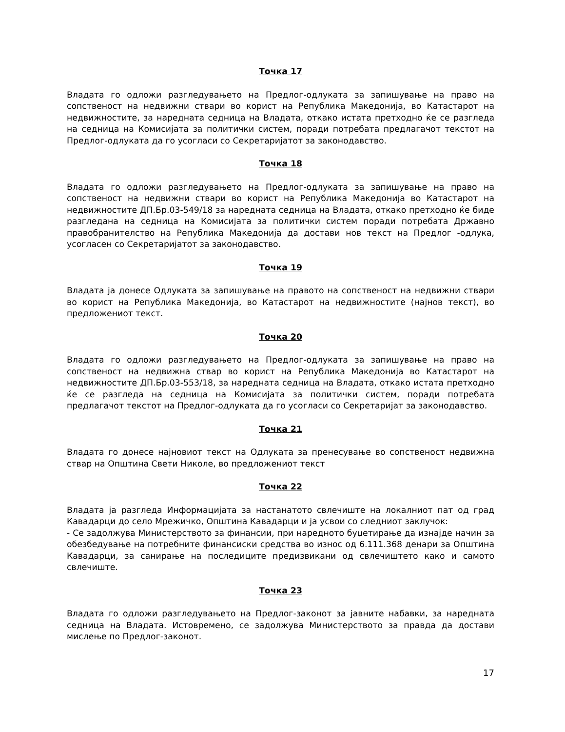Точка 17
Владата го одложи разгледувањето на Предлог-одлуката за запишување на право на сопственост на недвижни ствари во корист на Република Македонија, во Катастарот на недвижностите, за наредната седница на Владата, откако истата претходно ќе се разгледа на седница на Комисијата за политички систем, поради потребата предлагачот текстот на Предлог-одлуката да го усогласи со Секретаријатот за законодавство.
Точка 18
Владата го одложи разгледувањето на Предлог-одлуката за запишување на право на сопственост на недвижни ствари во корист на Република Македонија во Катастарот на недвижностите ДП.Бр.03-549/18 за наредната седница на Владата, откако претходно ќе биде разгледана на седница на Комисијата за политички систем поради потребата Државно правобранителство на Република Македонија да достави нов текст на Предлог -одлука, усогласен со Секретаријатот за законодавство.
Точка 19
Владата ја донесе Одлуката за запишување на правото на сопственост на недвижни ствари во корист на Република Македонија, во Катастарот на недвижностите (најнов текст), во предложениот текст.
Точка 20
Владата го одложи разгледувањето на Предлог-одлуката за запишување на право на сопственост на недвижна ствар во корист на Република Македонија во Катастарот на недвижностите ДП.Бр.03-553/18, за наредната седница на Владата, откако истата претходно ќе се разгледа на седница на Комисијата за политички систем, поради потребата предлагачот текстот на Предлог-одлуката да го усогласи со Секретаријат за законодавство.
Точка 21
Владата го донесе најновиот текст на Одлуката за пренесување во сопственост недвижна ствар на Општина Свети Николе, во предложениот текст
Точка 22
Владата ја разгледа Информацијата за настанатото свлечиште на локалниот пат од град Кавадарци до село Мрежичко, Општина Кавадарци и ја усвои со следниот заклучок:
- Се задолжува Министерството за финансии, при наредното буџетирање да изнајде начин за обезбедување на потребните финансиски средства во износ од 6.111.368 денари за Општина Кавадарци, за санирање на последиците предизвикани од свлечиштето како и самото свлечиште.
Точка 23
Владата го одложи разгледувањето на Предлог-законот за јавните набавки, за наредната седница на Владата. Истовремено, се задолжува Министерството за правда да достави мислење по Предлог-законот.
17